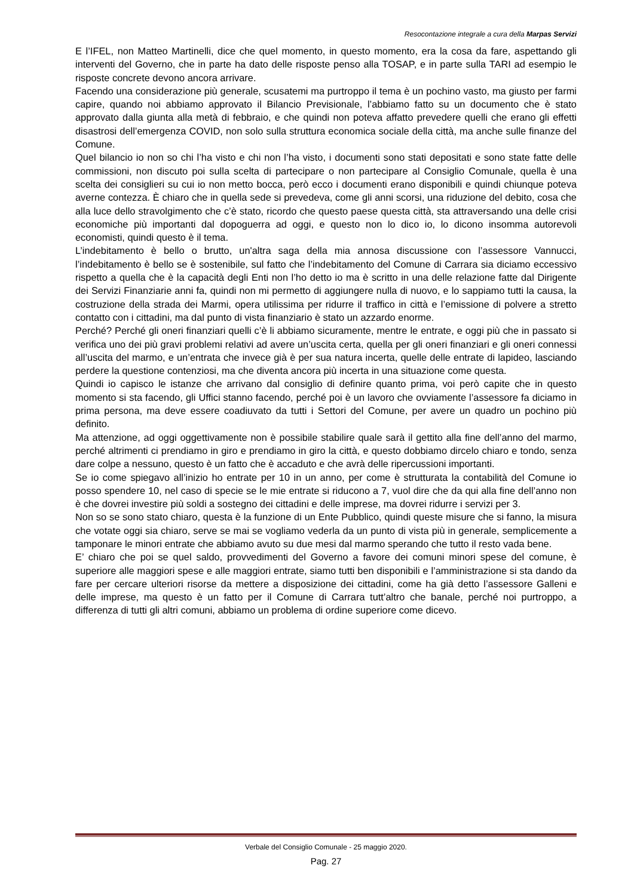Resocontazione integrale a cura della Marpas Servizi
E l’IFEL, non Matteo Martinelli, dice che quel momento, in questo momento, era la cosa da fare, aspettando gli interventi del Governo, che in parte ha dato delle risposte penso alla TOSAP, e in parte sulla TARI ad esempio le risposte concrete devono ancora arrivare.
Facendo una considerazione più generale, scusatemi ma purtroppo il tema è un pochino vasto, ma giusto per farmi capire, quando noi abbiamo approvato il Bilancio Previsionale, l’abbiamo fatto su un documento che è stato approvato dalla giunta alla metà di febbraio, e che quindi non poteva affatto prevedere quelli che erano gli effetti disastrosi dell’emergenza COVID, non solo sulla struttura economica sociale della città, ma anche sulle finanze del Comune.
Quel bilancio io non so chi l’ha visto e chi non l’ha visto, i documenti sono stati depositati e sono state fatte delle commissioni, non discuto poi sulla scelta di partecipare o non partecipare al Consiglio Comunale, quella è una scelta dei consiglieri su cui io non metto bocca, però ecco i documenti erano disponibili e quindi chiunque poteva averne contezza. È chiaro che in quella sede si prevedeva, come gli anni scorsi, una riduzione del debito, cosa che alla luce dello stravolgimento che c’è stato, ricordo che questo paese questa città, sta attraversando una delle crisi economiche più importanti dal dopoguerra ad oggi, e questo non lo dico io, lo dicono insomma autorevoli economisti, quindi questo è il tema.
L’indebitamento è bello o brutto, un'altra saga della mia annosa discussione con l’assessore Vannucci, l’indebitamento è bello se è sostenibile, sul fatto che l’indebitamento del Comune di Carrara sia diciamo eccessivo rispetto a quella che è la capacità degli Enti non l’ho detto io ma è scritto in una delle relazione fatte dal Dirigente dei Servizi Finanziarie anni fa, quindi non mi permetto di aggiungere nulla di nuovo, e lo sappiamo tutti la causa, la costruzione della strada dei Marmi, opera utilissima per ridurre il traffico in città e l’emissione di polvere a stretto contatto con i cittadini, ma dal punto di vista finanziario è stato un azzardo enorme.
Perché? Perché gli oneri finanziari quelli c’è li abbiamo sicuramente, mentre le entrate, e oggi più che in passato si verifica uno dei più gravi problemi relativi ad avere un’uscita certa, quella per gli oneri finanziari e gli oneri connessi all’uscita del marmo, e un’entrata che invece già è per sua natura incerta, quelle delle entrate di lapideo, lasciando perdere la questione contenziosi, ma che diventa ancora più incerta in una situazione come questa.
Quindi io capisco le istanze che arrivano dal consiglio di definire quanto prima, voi però capite che in questo momento si sta facendo, gli Uffici stanno facendo, perché poi è un lavoro che ovviamente l’assessore fa diciamo in prima persona, ma deve essere coadiuvato da tutti i Settori del Comune, per avere un quadro un pochino più definito.
Ma attenzione, ad oggi oggettivamente non è possibile stabilire quale sarà il gettito alla fine dell’anno del marmo, perché altrimenti ci prendiamo in giro e prendiamo in giro la città, e questo dobbiamo dircelo chiaro e tondo, senza dare colpe a nessuno, questo è un fatto che è accaduto e che avrà delle ripercussioni importanti.
Se io come spiegavo all’inizio ho entrate per 10 in un anno, per come è strutturata la contabilità del Comune io posso spendere 10, nel caso di specie se le mie entrate si riducono a 7, vuol dire che da qui alla fine dell’anno non è che dovrei investire più soldi a sostegno dei cittadini e delle imprese, ma dovrei ridurre i servizi per 3.
Non so se sono stato chiaro, questa è la funzione di un Ente Pubblico, quindi queste misure che si fanno, la misura che votate oggi sia chiaro, serve se mai se vogliamo vederla da un punto di vista più in generale, semplicemente a tamponare le minori entrate che abbiamo avuto su due mesi dal marmo sperando che tutto il resto vada bene.
E’ chiaro che poi se quel saldo, provvedimenti del Governo a favore dei comuni minori spese del comune, è superiore alle maggiori spese e alle maggiori entrate, siamo tutti ben disponibili e l’amministrazione si sta dando da fare per cercare ulteriori risorse da mettere a disposizione dei cittadini, come ha già detto l’assessore Galleni e delle imprese, ma questo è un fatto per il Comune di Carrara tutt’altro che banale, perché noi purtroppo, a differenza di tutti gli altri comuni, abbiamo un problema di ordine superiore come dicevo.
Verbale del Consiglio Comunale - 25 maggio 2020.
Pag. 27